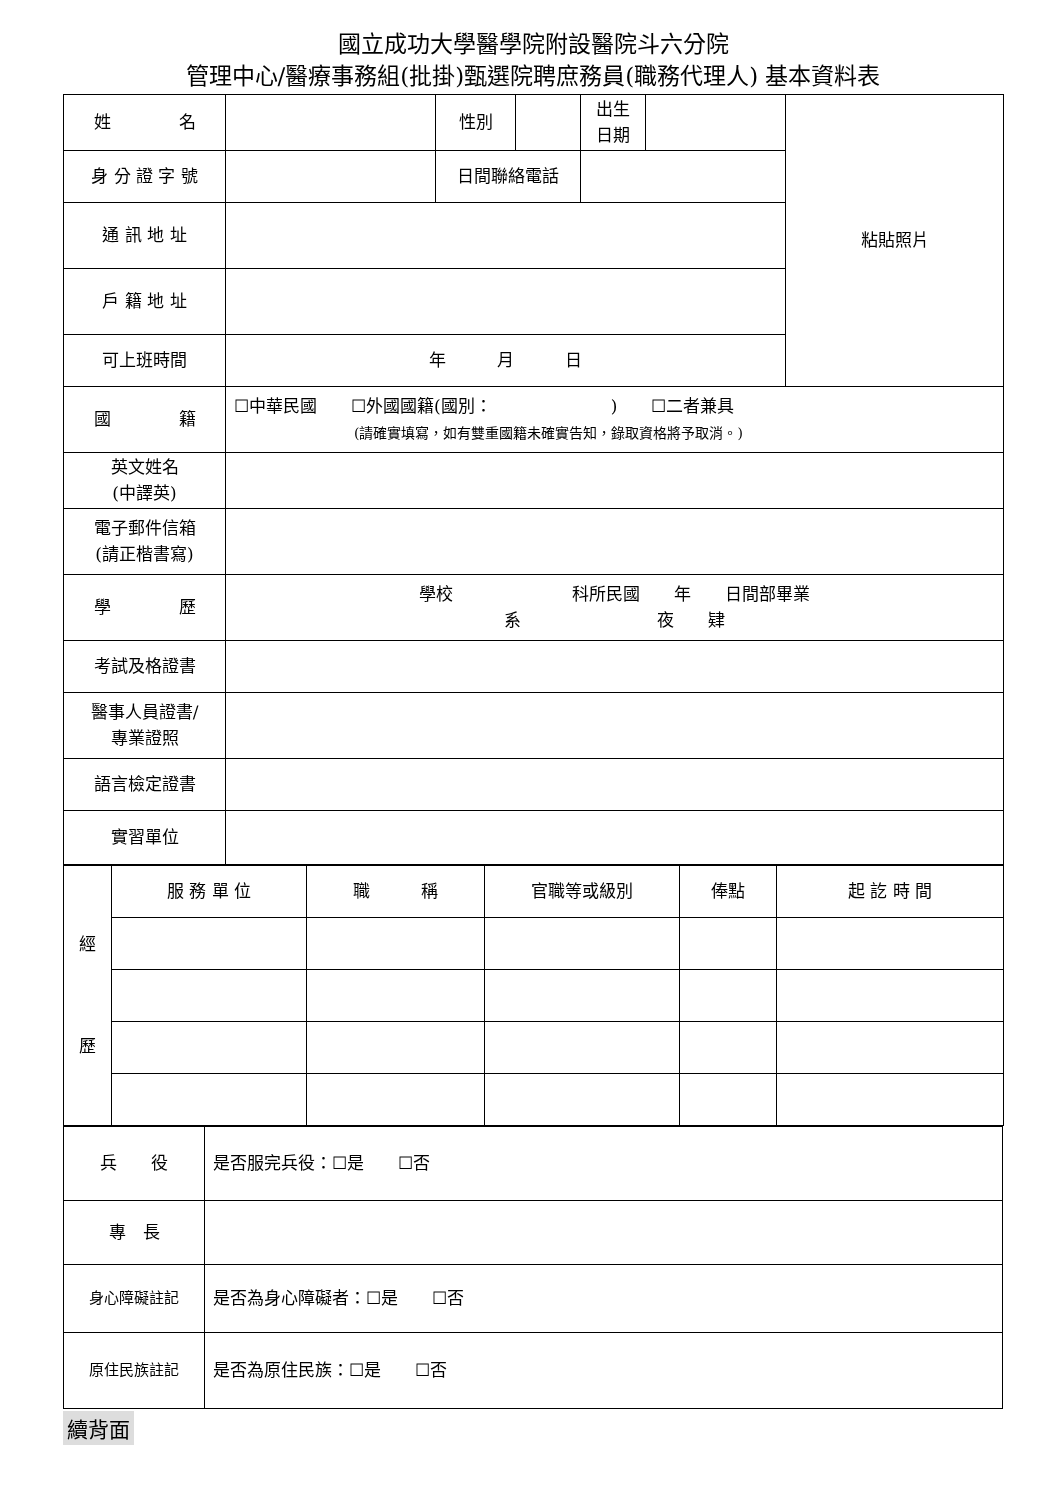國立成功大學醫學院附設醫院斗六分院
管理中心/醫療事務組(批掛)甄選院聘庶務員(職務代理人) 基本資料表
| 姓 名 | | 性別 | | 出生 日期 | | 粘貼照片 |
| 身 分 證 字 號 | | 日間聯絡電話 | | | | |
| 通 訊 地 址 | | | | | | |
| 戶 籍 地 址 | | | | | | |
| 可上班時間 | 年 月 日 | | | | | |
| 國 籍 | ☐中華民國 ☐外國國籍(國別： ) ☐二者兼具 (請確實填寫，如有雙重國籍未確實告知，錄取資格將予取消。) | | | | | |
| 英文姓名 (中譯英) | | | | | | |
| 電子郵件信箱 (請正楷書寫) | | | | | | |
| 學 歷 | 學校 科所民國 年 日間部畢業 系 夜 肄 | | | | | |
| 考試及格證書 | | | | | | |
| 醫事人員證書/ 專業證照 | | | | | | |
| 語言檢定證書 | | | | | | |
| 實習單位 | | | | | | |
| 經 歷 | 服 務 單 位 | 職 稱 | 官職等或級別 | 俸點 | 起 訖 時 間 |
| 兵 役 | 是否服完兵役：☐是 ☐否 |
| 專 長 | |
| 身心障礙註記 | 是否為身心障礙者：☐是 ☐否 |
| 原住民族註記 | 是否為原住民族：☐是 ☐否 |
續背面